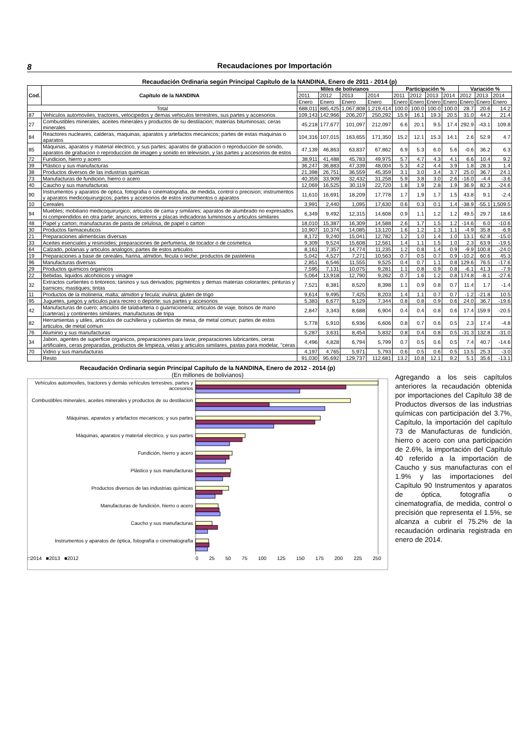8 Recaudaciones por Importación
Recaudación Ordinaria según Principal Capítulo de la NANDINA, Enero de 2011 - 2014 (p)
| Cod. | Capítulo de la NANDINA | Miles de bolivianos | | | | Participación % | | | | Variación % | | |
| --- | --- | --- | --- | --- | --- | --- | --- | --- | --- | --- | --- | --- |
| | | 2011 | 2012 | 2013 | 2014 | 2011 | 2012 | 2013 | 2014 | 2012 | 2013 | 2014 |
| | | Enero | Enero | Enero | Enero | Enero | Enero | Enero | Enero | Enero | Enero | Enero |
| Total | | 688,011 | 885,425 | 1,067,808 | 1,219,414 | 100.0 | 100.0 | 100.0 | 100.0 | 28.7 | 20.6 | 14.2 |
| 87 | Vehiculos automoviles, tractores, velocipedos y demas vehiculos terrestres, sus partes y accesorios | 109,143 | 142,966 | 206,207 | 250,292 | 15.9 | 16.1 | 19.3 | 20.5 | 31.0 | 44.2 | 21.4 |
| 27 | Combustibles minerales, aceites minerales y productos de su destilacion; materias bituminosas; ceras minerales | 45,218 | 177,677 | 101,097 | 212,097 | 6.6 | 20.1 | 9.5 | 17.4 | 292.9 | -43.1 | 109.8 |
| 84 | Reactores nucleares, calderas, maquinas, aparatos y artefactos mecanicos; partes de estas maquinas o aparatos | 104,316 | 107,015 | 163,655 | 171,350 | 15.2 | 12.1 | 15.3 | 14.1 | 2.6 | 52.9 | 4.7 |
| 85 | Máquinas, aparatos y material electrico, y sus partes; aparatos de grabacion o reproduccion de sonido, aparatos de grabacion o reproduccion de imagen y sonido en television, y las partes y accesorios de estos | 47,139 | 46,863 | 63,837 | 67,862 | 6.9 | 5.3 | 6.0 | 5.6 | -0.6 | 36.2 | 6.3 |
| 72 | Fundicion, hierro y acero | 38,911 | 41,488 | 45,783 | 49,975 | 5.7 | 4.7 | 4.3 | 4.1 | 6.6 | 10.4 | 9.2 |
| 39 | Plástico y sus manufacturas | 36,247 | 36,883 | 47,339 | 48,004 | 5.3 | 4.2 | 4.4 | 3.9 | 1.8 | 28.3 | 1.4 |
| 38 | Productos diversos de las industrias quimicas | 21,398 | 26,751 | 36,559 | 45,359 | 3.1 | 3.0 | 3.4 | 3.7 | 25.0 | 36.7 | 24.1 |
| 73 | Manufacturas de fundicion, hierro o acero | 40,359 | 33,909 | 32,432 | 31,258 | 5.9 | 3.8 | 3.0 | 2.6 | -16.0 | -4.4 | -3.6 |
| 40 | Caucho y sus manufacturas | 12,069 | 16,525 | 30,119 | 22,720 | 1.8 | 1.9 | 2.8 | 1.9 | 36.9 | 82.3 | -24.6 |
| 90 | Instrumentos y aparatos de optica, fotografia o cinematografia, de medida, control o precision; instrumentos y aparatos medicoquirurgicos; partes y accesorios de estos instrumentos o aparatos | 11,610 | 16,691 | 18,209 | 17,778 | 1.7 | 1.9 | 1.7 | 1.5 | 43.8 | 9.1 | -2.4 |
| 10 | Cereales | 3,991 | 2,440 | 1,095 | 17,630 | 0.6 | 0.3 | 0.1 | 1.4 | -38.9 | -55.1 | 1,509.5 |
| 94 | Muebles; mobiliario medicoquirurgico; articulos de cama y similares; aparatos de alumbrado no expresados ni comprendidos en otra parte; anuncios, letreros y placas indicadoras luminosos y articulos similares | 6,349 | 9,492 | 12,315 | 14,608 | 0.9 | 1.1 | 1.2 | 1.2 | 49.5 | 29.7 | 18.6 |
| 48 | Papel y carton; manufacturas de pasta de celulosa, de papel o carton | 18,010 | 15,387 | 16,309 | 14,588 | 2.6 | 1.7 | 1.5 | 1.2 | -14.6 | 6.0 | -10.6 |
| 30 | Productos farmaceuticos | 10,907 | 10,374 | 14,085 | 13,120 | 1.6 | 1.2 | 1.3 | 1.1 | -4.9 | 35.8 | -6.9 |
| 21 | Preparaciones alimenticias diversas | 8,172 | 9,240 | 15,041 | 12,782 | 1.2 | 1.0 | 1.4 | 1.0 | 13.1 | 62.8 | -15.0 |
| 33 | Aceites esenciales y resinoides; preparaciones de perfumeria, de tocador o de cosmetica | 9,309 | 9,524 | 15,608 | 12,561 | 1.4 | 1.1 | 1.5 | 1.0 | 2.3 | 63.9 | -19.5 |
| 64 | Calzado, polainas y articulos analogos; partes de estos articulos | 8,161 | 7,357 | 14,774 | 11,235 | 1.2 | 0.8 | 1.4 | 0.9 | -9.9 | 100.8 | -24.0 |
| 19 | Preparaciones a base de cereales, harina, almidon, fecula o leche; productos de pasteleria | 5,042 | 4,527 | 7,271 | 10,563 | 0.7 | 0.5 | 0.7 | 0.9 | -10.2 | 60.6 | 45.3 |
| 96 | Manufacturas diversas | 2,851 | 6,546 | 11,555 | 9,525 | 0.4 | 0.7 | 1.1 | 0.8 | 129.6 | 76.5 | -17.6 |
| 29 | Productos quimicos organicos | 7,595 | 7,131 | 10,075 | 9,281 | 1.1 | 0.8 | 0.9 | 0.8 | -6.1 | 41.3 | -7.9 |
| 22 | Bebidas, liquidos alcoholicos y vinagre | 5,064 | 13,918 | 12,790 | 9,262 | 0.7 | 1.6 | 1.2 | 0.8 | 174.8 | -8.1 | -27.6 |
| 32 | Extractos curtientes o tintoreos; taninos y sus derivados; pigmentos y demas materias colorantes; pinturas y barnices; mastiques; tintas | 7,521 | 8,381 | 8,520 | 8,398 | 1.1 | 0.9 | 0.8 | 0.7 | 11.4 | 1.7 | -1.4 |
| 11 | Productos de la molineria; malta; almidon y fecula; inulina; gluten de trigo | 9,614 | 9,495 | 7,425 | 8,203 | 1.4 | 1.1 | 0.7 | 0.7 | -1.2 | -21.8 | 10.5 |
| 95 | Juguetes, juegos y articulos para recreo o deporte; sus partes y accesorios | 5,383 | 6,677 | 9,129 | 7,344 | 0.8 | 0.8 | 0.9 | 0.6 | 24.0 | 36.7 | -19.6 |
| 42 | Manufacturas de cuero; articulos de talabarteria o guarnicioneria; articulos de viaje, bolsos de mano (carteras) y continentes similares; manufacturas de tripa | 2,847 | 3,343 | 8,688 | 6,904 | 0.4 | 0.4 | 0.8 | 0.6 | 17.4 | 159.9 | -20.5 |
| 82 | Herramientas y utiles, articulos de cuchilleria y cubiertos de mesa, de metal comun; partes de estos articulos, de metal comun | 5,778 | 5,910 | 6,936 | 6,606 | 0.8 | 0.7 | 0.6 | 0.5 | 2.3 | 17.4 | -4.8 |
| 76 | Aluminio y sus manufacturas | 5,287 | 3,631 | 8,454 | 5,832 | 0.8 | 0.4 | 0.8 | 0.5 | -31.3 | 132.8 | -31.0 |
| 34 | Jabon, agentes de superficie organicos, preparaciones para lavar, preparaciones lubricantes, ceras artificiales, ceras preparadas, productos de limpieza, velas y articulos similares, pastas para modelar, "ceras | 4,496 | 4,828 | 6,794 | 5,799 | 0.7 | 0.5 | 0.6 | 0.5 | 7.4 | 40.7 | -14.6 |
| 70 | Vidrio y sus manufacturas | 4,197 | 4,765 | 5,971 | 5,793 | 0.6 | 0.5 | 0.6 | 0.5 | 13.5 | 25.3 | -3.0 |
| | Resto | 91,030 | 95,692 | 129,737 | 112,681 | 13.2 | 10.8 | 12.1 | 9.2 | 5.1 | 35.6 | -13.1 |
Recaudación Ordinaria según Principal Capítulo de la NANDINA, Enero de 2012 - 2014 (p)
(En millones de bolivianos)
Vehículos automoviles, tractores y demás vehículos terrestres, partes y accesorios
Combustibles minerales, aceites minerales y productos de su destilacion
Máquinas, aparatos y artefactos mecanicos; y sus partes
Máquinas, aparatos y material electrico, y sus partes
Fundición, hierro y acero
Plástico y sus manufacturas
Productos diversos de las industrias químicas
Manufacturas de fundición, hierro o acero
Caucho y sus manufacturas
Instrumentos y aparatos de óptica, fotografía o cinematografía
□2014 ■2013 ■2012 0 25 50 75 100 125 150 175 200 225 250
Agregando a los seis capítulos anteriores la recaudación obtenida por importaciones del Capítulo 38 de Productos diversos de las industrias químicas con participación del 3.7%, Capítulo, la importación del capítulo 73 de Manufacturas de fundición, hierro o acero con una participación de 2.6%, la importación del Capítulo 40 referido a la importación de Caucho y sus manufacturas con el 1.9% y las importaciones del Capítulo 90 Instrumentos y aparatos de óptica, fotografía o cinematografía, de medida, control o precisión que representa el 1.5%, se alcanza a cubrir el 75.2% de la recaudación ordinaria registrada en enero de 2014.